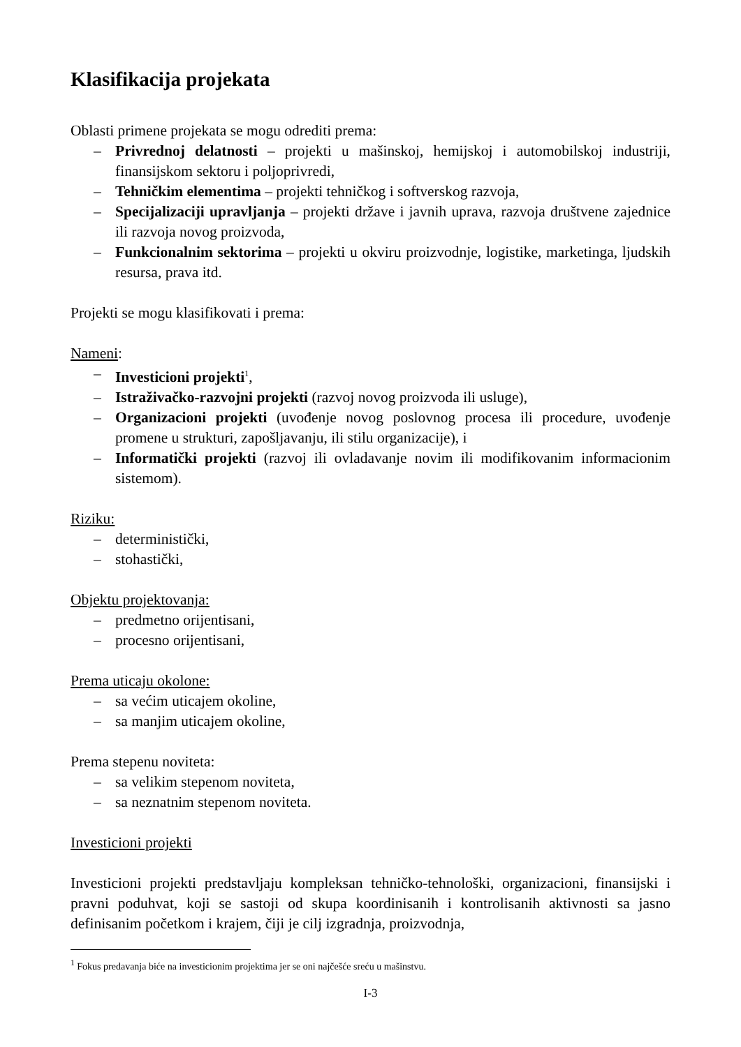Klasifikacija projekata
Oblasti primene projekata se mogu odrediti prema:
– Privrednoj delatnosti – projekti u mašinskoj, hemijskoj i automobilskoj industriji, finansijskom sektoru i poljoprivredi,
– Tehničkim elementima – projekti tehničkog i softverskog razvoja,
– Specijalizaciji upravljanja – projekti države i javnih uprava, razvoja društvene zajednice ili razvoja novog proizvoda,
– Funkcionalnim sektorima – projekti u okviru proizvodnje, logistike, marketinga, ljudskih resursa, prava itd.
Projekti se mogu klasifikovati i prema:
Nameni:
– Investicioni projekti<sup>1</sup>,
– Istraživačko-razvojni projekti (razvoj novog proizvoda ili usluge),
– Organizacioni projekti (uvođenje novog poslovnog procesa ili procedure, uvođenje promene u strukturi, zapošljavanju, ili stilu organizacije), i
– Informatički projekti (razvoj ili ovladavanje novim ili modifikovanim informacionim sistemom).
Riziku:
– deterministički,
– stohastički,
Objektu projektovanja:
– predmetno orijentisani,
– procesno orijentisani,
Prema uticaju okolone:
– sa većim uticajem okoline,
– sa manjim uticajem okoline,
Prema stepenu noviteta:
– sa velikim stepenom noviteta,
– sa neznatnim stepenom noviteta.
Investicioni projekti
Investicioni projekti predstavljaju kompleksan tehničko-tehnološki, organizacioni, finansijski i pravni poduhvat, koji se sastoji od skupa koordinisanih i kontrolisanih aktivnosti sa jasno definisanim početkom i krajem, čiji je cilj izgradnja, proizvodnja,
<sup>1</sup> Fokus predavanja biće na investicionim projektima jer se oni najčešće sreću u mašinstvu.
I-3